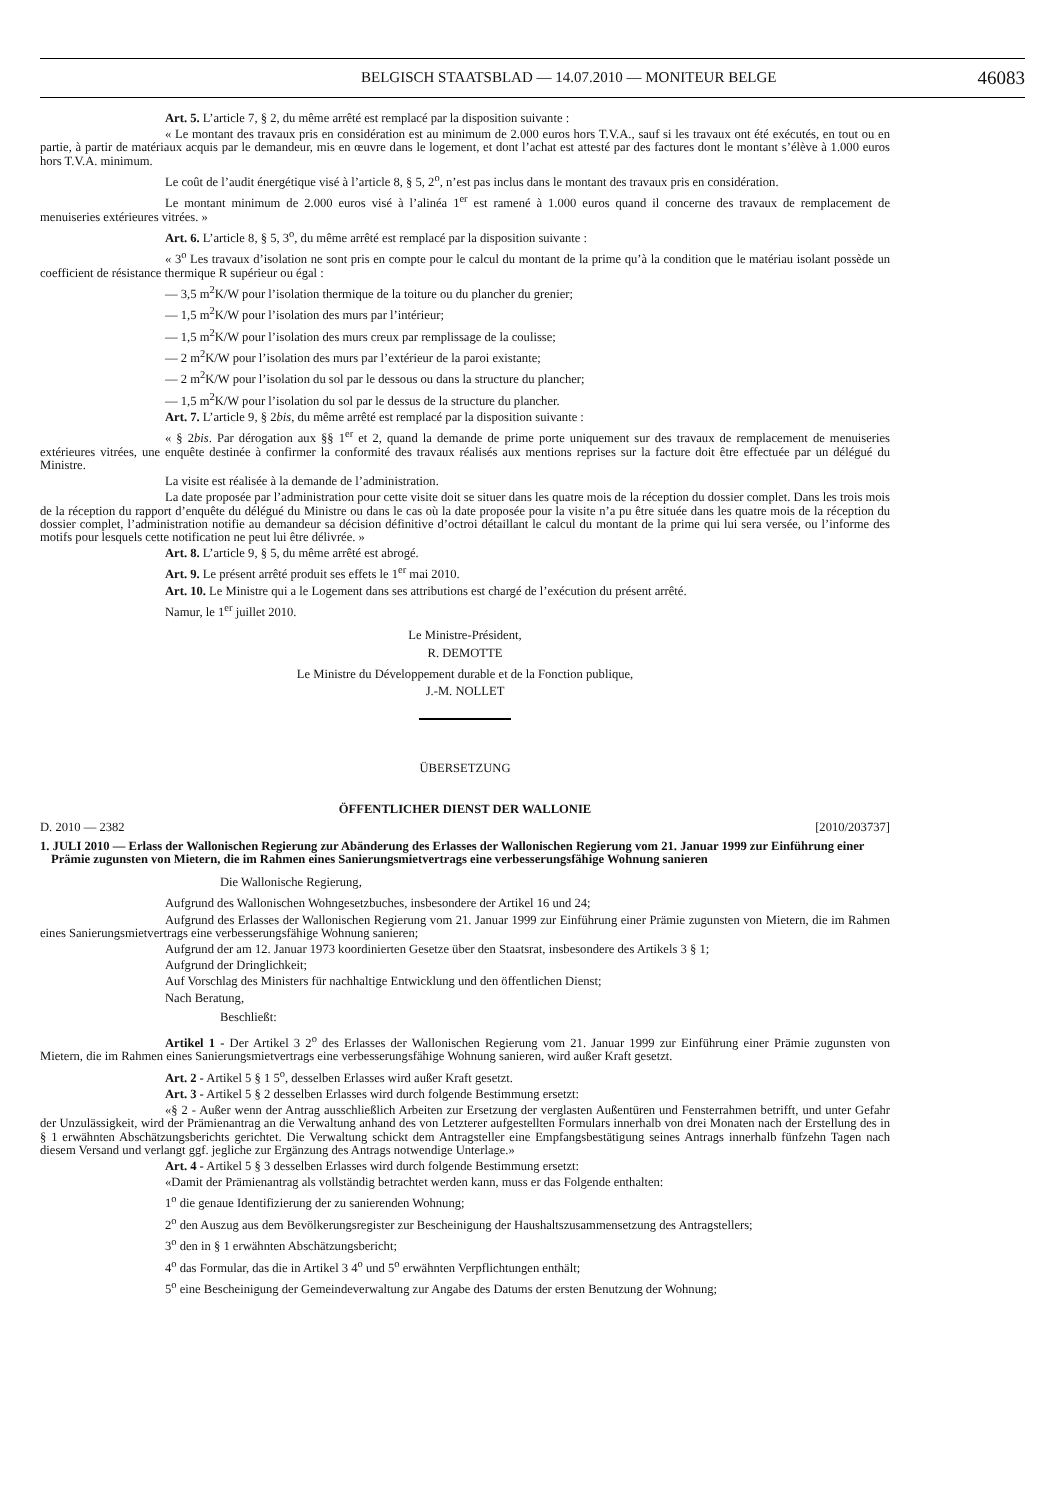BELGISCH STAATSBLAD — 14.07.2010 — MONITEUR BELGE 46083
Art. 5. L’article 7, § 2, du même arrêté est remplacé par la disposition suivante :
« Le montant des travaux pris en considération est au minimum de 2.000 euros hors T.V.A., sauf si les travaux ont été exécutés, en tout ou en partie, à partir de matériaux acquis par le demandeur, mis en œuvre dans le logement, et dont l’achat est attesté par des factures dont le montant s’élève à 1.000 euros hors T.V.A. minimum.
Le coût de l’audit énergétique visé à l’article 8, § 5, 2<sup>o</sup>, n’est pas inclus dans le montant des travaux pris en considération.
Le montant minimum de 2.000 euros visé à l’alinéa 1<sup>er</sup> est ramené à 1.000 euros quand il concerne des travaux de remplacement de menuiseries extérieures vitrées. »
Art. 6. L’article 8, § 5, 3<sup>o</sup>, du même arrêté est remplacé par la disposition suivante :
« 3<sup>o</sup> Les travaux d’isolation ne sont pris en compte pour le calcul du montant de la prime qu’à la condition que le matériau isolant possède un coefficient de résistance thermique R supérieur ou égal :
— 3,5 m<sup>2</sup>K/W pour l’isolation thermique de la toiture ou du plancher du grenier;
— 1,5 m<sup>2</sup>K/W pour l’isolation des murs par l’intérieur;
— 1,5 m<sup>2</sup>K/W pour l’isolation des murs creux par remplissage de la coulisse;
— 2 m<sup>2</sup>K/W pour l’isolation des murs par l’extérieur de la paroi existante;
— 2 m<sup>2</sup>K/W pour l’isolation du sol par le dessous ou dans la structure du plancher;
— 1,5 m<sup>2</sup>K/W pour l’isolation du sol par le dessus de la structure du plancher.
Art. 7. L’article 9, § 2bis, du même arrêté est remplacé par la disposition suivante :
« § 2bis. Par dérogation aux §§ 1<sup>er</sup> et 2, quand la demande de prime porte uniquement sur des travaux de remplacement de menuiseries extérieures vitrées, une enquête destinée à confirmer la conformité des travaux réalisés aux mentions reprises sur la facture doit être effectuée par un délégué du Ministre.
La visite est réalisée à la demande de l’administration.
La date proposée par l’administration pour cette visite doit se situer dans les quatre mois de la réception du dossier complet. Dans les trois mois de la réception du rapport d’enquête du délégué du Ministre ou dans le cas où la date proposée pour la visite n’a pu être située dans les quatre mois de la réception du dossier complet, l’administration notifie au demandeur sa décision définitive d’octroi détaillant le calcul du montant de la prime qui lui sera versée, ou l’informe des motifs pour lesquels cette notification ne peut lui être délivrée. »
Art. 8. L’article 9, § 5, du même arrêté est abrogé.
Art. 9. Le présent arrêté produit ses effets le 1<sup>er</sup> mai 2010.
Art. 10. Le Ministre qui a le Logement dans ses attributions est chargé de l’exécution du présent arrêté.
Namur, le 1<sup>er</sup> juillet 2010.
Le Ministre-Président,
R. DEMOTTE
Le Ministre du Développement durable et de la Fonction publique,
J.-M. NOLLET
ÜBERSETZUNG
ÖFFENTLICHER DIENST DER WALLONIE
D. 2010 — 2382 [2010/203737]
1. JULI 2010 — Erlass der Wallonischen Regierung zur Abänderung des Erlasses der Wallonischen Regierung vom 21. Januar 1999 zur Einführung einer Prämie zugunsten von Mietern, die im Rahmen eines Sanierungsmietvertrags eine verbesserungsfähige Wohnung sanieren
Die Wallonische Regierung,
Aufgrund des Wallonischen Wohngesetzbuches, insbesondere der Artikel 16 und 24;
Aufgrund des Erlasses der Wallonischen Regierung vom 21. Januar 1999 zur Einführung einer Prämie zugunsten von Mietern, die im Rahmen eines Sanierungsmietvertrags eine verbesserungsfähige Wohnung sanieren;
Aufgrund der am 12. Januar 1973 koordinierten Gesetze über den Staatsrat, insbesondere des Artikels 3 § 1;
Aufgrund der Dringlichkeit;
Auf Vorschlag des Ministers für nachhaltige Entwicklung und den öffentlichen Dienst;
Nach Beratung,
Beschließt:
Artikel 1 - Der Artikel 3 2<sup>o</sup> des Erlasses der Wallonischen Regierung vom 21. Januar 1999 zur Einführung einer Prämie zugunsten von Mietern, die im Rahmen eines Sanierungsmietvertrags eine verbesserungsfähige Wohnung sanieren, wird außer Kraft gesetzt.
Art. 2 - Artikel 5 § 1 5<sup>o</sup>, desselben Erlasses wird außer Kraft gesetzt.
Art. 3 - Artikel 5 § 2 desselben Erlasses wird durch folgende Bestimmung ersetzt:
«§ 2 - Außer wenn der Antrag ausschließlich Arbeiten zur Ersetzung der verglasten Außentüren und Fensterrahmen betrifft, und unter Gefahr der Unzulässigkeit, wird der Prämienantrag an die Verwaltung anhand des von Letzterer aufgestellten Formulars innerhalb von drei Monaten nach der Erstellung des in § 1 erwähnten Abschätzungsberichts gerichtet. Die Verwaltung schickt dem Antragsteller eine Empfangsbestätigung seines Antrags innerhalb fünfzehn Tagen nach diesem Versand und verlangt ggf. jegliche zur Ergänzung des Antrags notwendige Unterlage.»
Art. 4 - Artikel 5 § 3 desselben Erlasses wird durch folgende Bestimmung ersetzt:
«Damit der Prämienantrag als vollständig betrachtet werden kann, muss er das Folgende enthalten:
1<sup>o</sup> die genaue Identifizierung der zu sanierenden Wohnung;
2<sup>o</sup> den Auszug aus dem Bevölkerungsregister zur Bescheinigung der Haushaltszusammensetzung des Antragstellers;
3<sup>o</sup> den in § 1 erwähnten Abschätzungsbericht;
4<sup>o</sup> das Formular, das die in Artikel 3 4<sup>o</sup> und 5<sup>o</sup> erwähnten Verpflichtungen enthält;
5<sup>o</sup> eine Bescheinigung der Gemeindeverwaltung zur Angabe des Datums der ersten Benutzung der Wohnung;